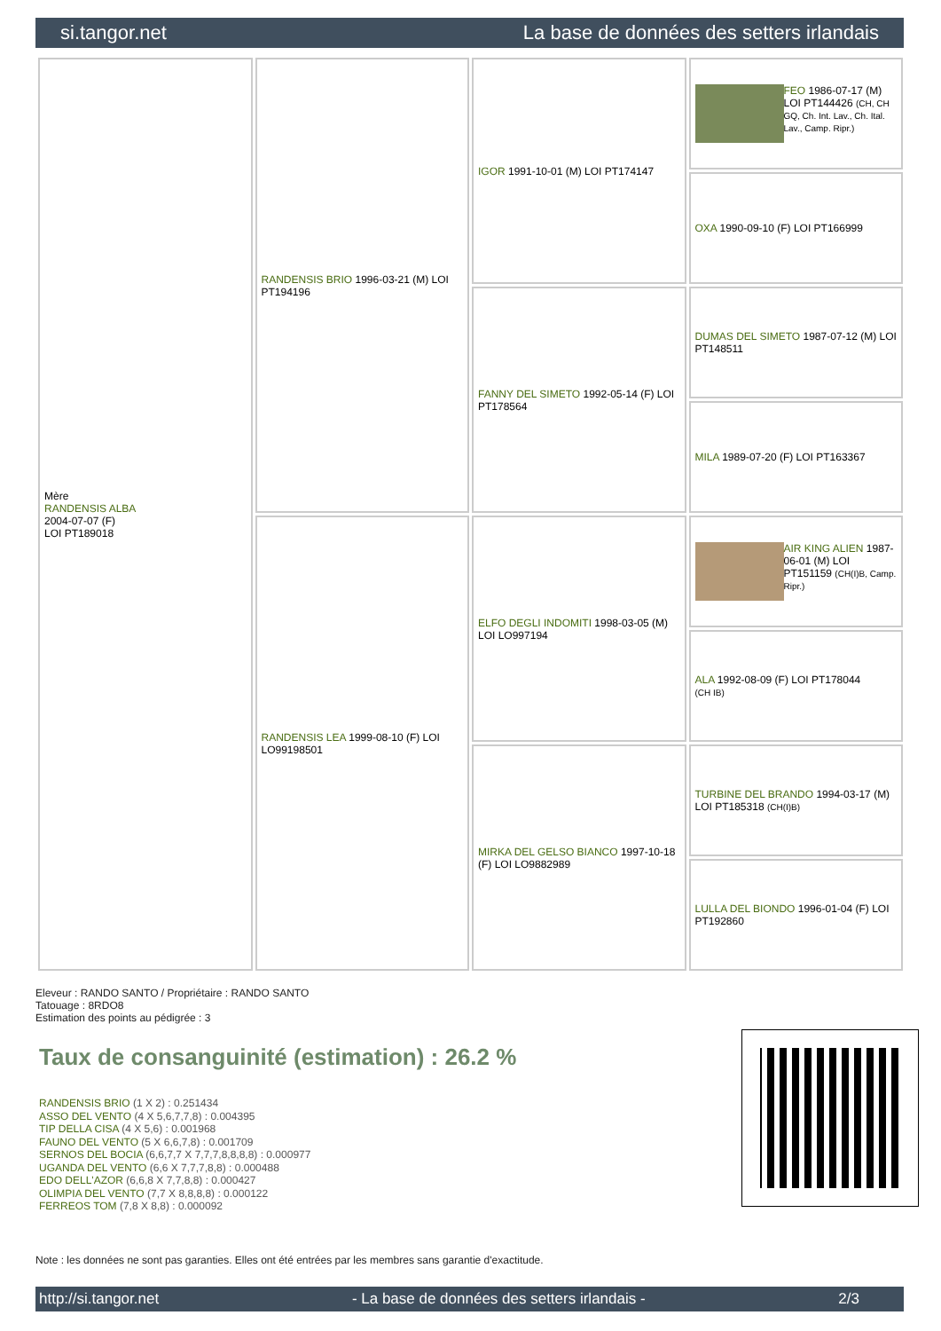si.tangor.net La base de données des setters irlandais
| Mère RANDENSIS ALBA 2004-07-07 (F) LOI PT189018 | RANDENSIS BRIO 1996-03-21 (M) LOI PT194196 | IGOR 1991-10-01 (M) LOI PT174147 | FEO 1986-07-17 (M) LOI PT144426 (CH, CH GQ, Ch. Int. Lav., Ch. Ital. Lav., Camp. Ripr.) |
| | | | OXA 1990-09-10 (F) LOI PT166999 |
| | | FANNY DEL SIMETO 1992-05-14 (F) LOI PT178564 | DUMAS DEL SIMETO 1987-07-12 (M) LOI PT148511 |
| | | | MILA 1989-07-20 (F) LOI PT163367 |
| | RANDENSIS LEA 1999-08-10 (F) LOI LO99198501 | ELFO DEGLI INDOMITI 1998-03-05 (M) LOI LO997194 | AIR KING ALIEN 1987-06-01 (M) LOI PT151159 (CH(I)B, Camp. Ripr.) |
| | | | ALA 1992-08-09 (F) LOI PT178044 (CH IB) |
| | | MIRKA DEL GELSO BIANCO 1997-10-18 (F) LOI LO9882989 | TURBINE DEL BRANDO 1994-03-17 (M) LOI PT185318 (CH(I)B) |
| | | | LULLA DEL BIONDO 1996-01-04 (F) LOI PT192860 |
Eleveur : RANDO SANTO / Propriétaire : RANDO SANTO
Tatouage : 8RDO8
Estimation des points au pédigrée : 3
Taux de consanguinité (estimation) : 26.2 %
RANDENSIS BRIO (1 X 2) : 0.251434
ASSO DEL VENTO (4 X 5,6,7,7,8) : 0.004395
TIP DELLA CISA (4 X 5,6) : 0.001968
FAUNO DEL VENTO (5 X 6,6,7,8) : 0.001709
SERNOS DEL BOCIA (6,6,7,7 X 7,7,7,8,8,8,8) : 0.000977
UGANDA DEL VENTO (6,6 X 7,7,7,8,8) : 0.000488
EDO DELL'AZOR (6,6,8 X 7,7,8,8) : 0.000427
OLIMPIA DEL VENTO (7,7 X 8,8,8,8) : 0.000122
FERREOS TOM (7,8 X 8,8) : 0.000092
Note : les données ne sont pas garanties. Elles ont été entrées par les membres sans garantie d'exactitude.
http://si.tangor.net - La base de données des setters irlandais - 2/3